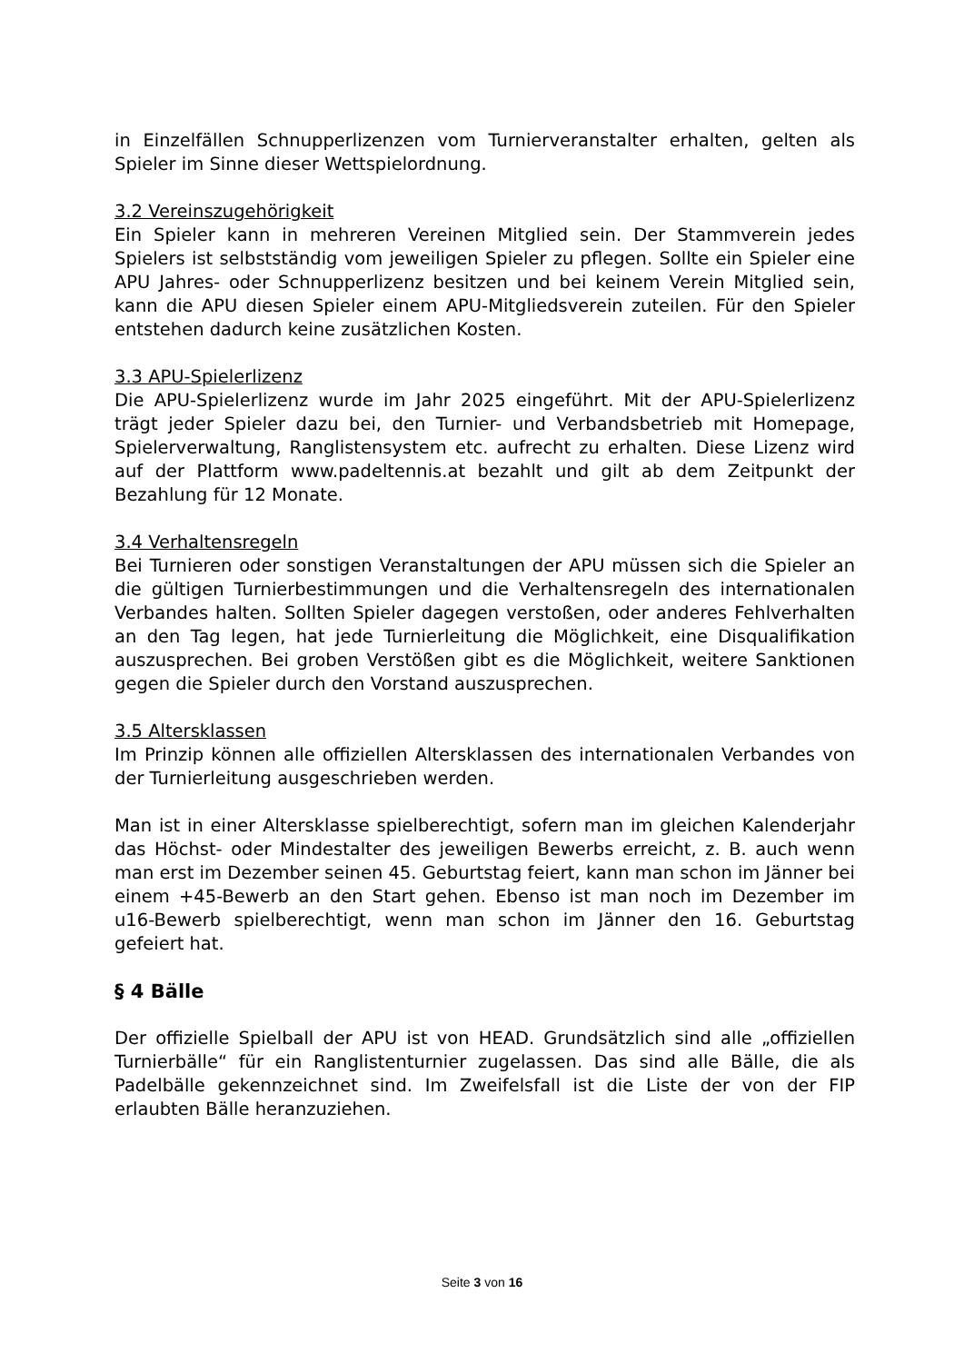in Einzelfällen Schnupperlizenzen vom Turnierveranstalter erhalten, gelten als Spieler im Sinne dieser Wettspielordnung.
3.2 Vereinszugehörigkeit
Ein Spieler kann in mehreren Vereinen Mitglied sein. Der Stammverein jedes Spielers ist selbstständig vom jeweiligen Spieler zu pflegen. Sollte ein Spieler eine APU Jahres- oder Schnupperlizenz besitzen und bei keinem Verein Mitglied sein, kann die APU diesen Spieler einem APU-Mitgliedsverein zuteilen. Für den Spieler entstehen dadurch keine zusätzlichen Kosten.
3.3 APU-Spielerlizenz
Die APU-Spielerlizenz wurde im Jahr 2025 eingeführt. Mit der APU-Spielerlizenz trägt jeder Spieler dazu bei, den Turnier- und Verbandsbetrieb mit Homepage, Spielerverwaltung, Ranglistensystem etc. aufrecht zu erhalten. Diese Lizenz wird auf der Plattform www.padeltennis.at bezahlt und gilt ab dem Zeitpunkt der Bezahlung für 12 Monate.
3.4 Verhaltensregeln
Bei Turnieren oder sonstigen Veranstaltungen der APU müssen sich die Spieler an die gültigen Turnierbestimmungen und die Verhaltensregeln des internationalen Verbandes halten. Sollten Spieler dagegen verstoßen, oder anderes Fehlverhalten an den Tag legen, hat jede Turnierleitung die Möglichkeit, eine Disqualifikation auszusprechen. Bei groben Verstößen gibt es die Möglichkeit, weitere Sanktionen gegen die Spieler durch den Vorstand auszusprechen.
3.5 Altersklassen
Im Prinzip können alle offiziellen Altersklassen des internationalen Verbandes von der Turnierleitung ausgeschrieben werden.
Man ist in einer Altersklasse spielberechtigt, sofern man im gleichen Kalenderjahr das Höchst- oder Mindestalter des jeweiligen Bewerbs erreicht, z. B. auch wenn man erst im Dezember seinen 45. Geburtstag feiert, kann man schon im Jänner bei einem +45-Bewerb an den Start gehen. Ebenso ist man noch im Dezember im u16-Bewerb spielberechtigt, wenn man schon im Jänner den 16. Geburtstag gefeiert hat.
§ 4 Bälle
Der offizielle Spielball der APU ist von HEAD. Grundsätzlich sind alle „offiziellen Turnierbälle“ für ein Ranglistenturnier zugelassen. Das sind alle Bälle, die als Padelbälle gekennzeichnet sind. Im Zweifelsfall ist die Liste der von der FIP erlaubten Bälle heranzuziehen.
Seite 3 von 16